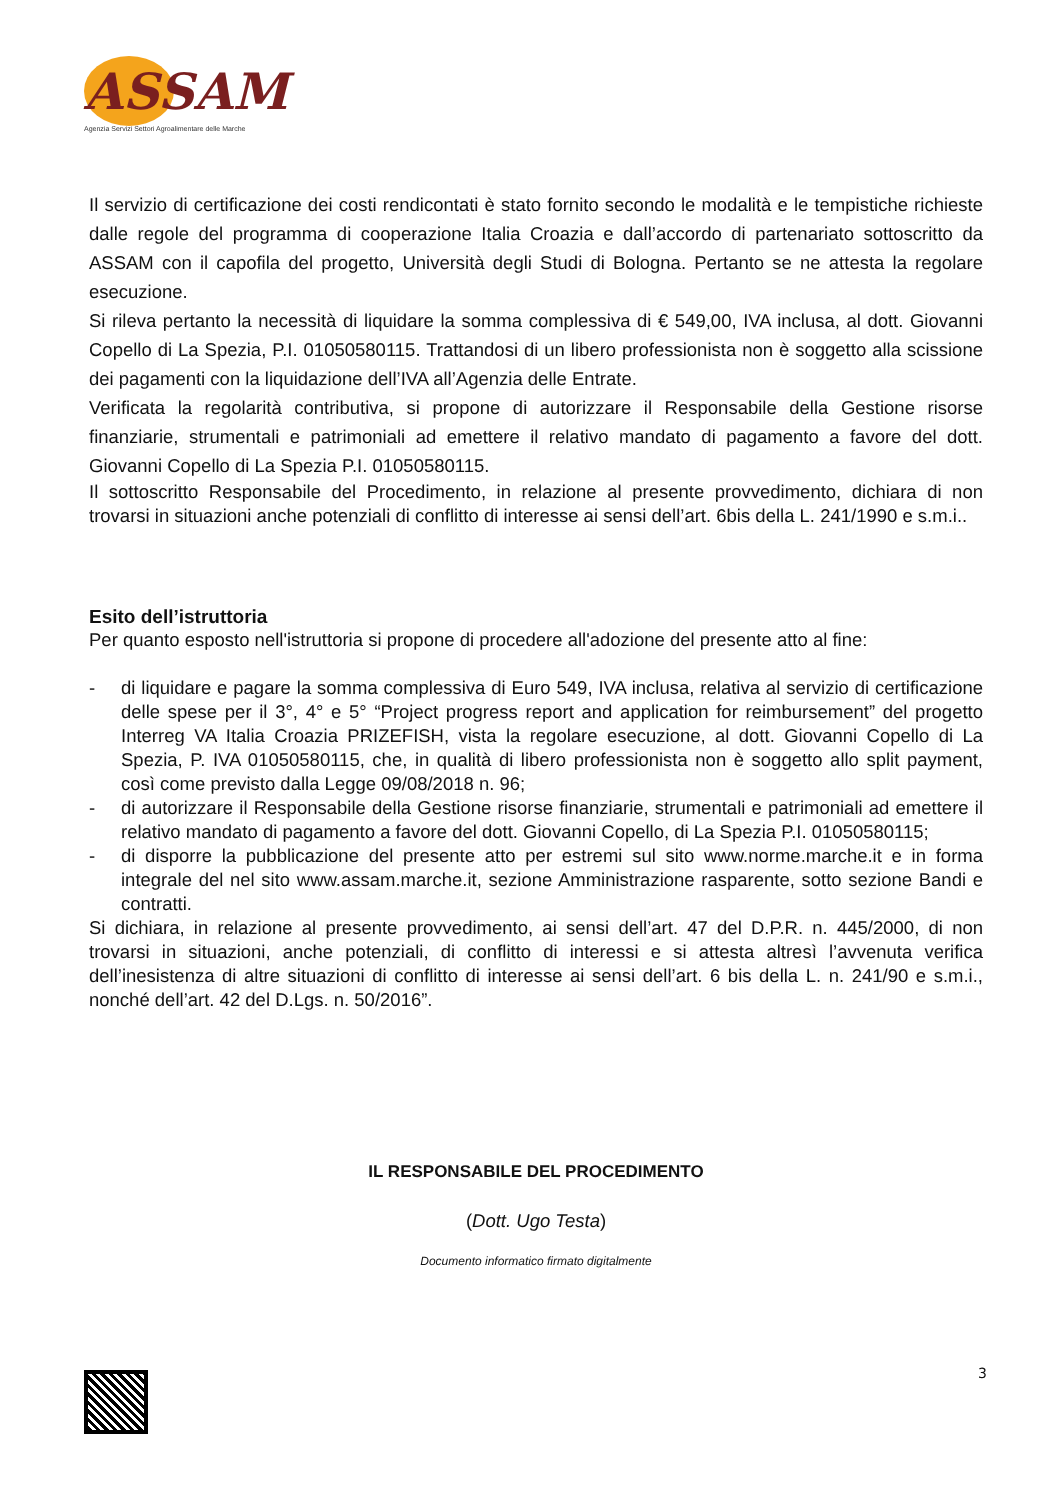ASSAM
Agenzia Servizi Settori Agroalimentare delle Marche
Il servizio di certificazione dei costi rendicontati è stato fornito secondo le modalità e le tempistiche richieste dalle regole del programma di cooperazione Italia Croazia e dall’accordo di partenariato sottoscritto da ASSAM con il capofila del progetto, Università degli Studi di Bologna. Pertanto se ne attesta la regolare esecuzione.
Si rileva pertanto la necessità di liquidare la somma complessiva di € 549,00, IVA inclusa, al dott. Giovanni Copello di La Spezia, P.I. 01050580115. Trattandosi di un libero professionista non è soggetto alla scissione dei pagamenti con la liquidazione dell’IVA all’Agenzia delle Entrate.
Verificata la regolarità contributiva, si propone di autorizzare il Responsabile della Gestione risorse finanziarie, strumentali e patrimoniali ad emettere il relativo mandato di pagamento a favore del dott. Giovanni Copello di La Spezia P.I. 01050580115.
Il sottoscritto Responsabile del Procedimento, in relazione al presente provvedimento, dichiara di non trovarsi in situazioni anche potenziali di conflitto di interesse ai sensi dell’art. 6bis della L. 241/1990 e s.m.i..
Esito dell’istruttoria
Per quanto esposto nell'istruttoria si propone di procedere all'adozione del presente atto al fine:
- di liquidare e pagare la somma complessiva di Euro 549, IVA inclusa, relativa al servizio di certificazione delle spese per il 3°, 4° e 5° “Project progress report and application for reimbursement” del progetto Interreg VA Italia Croazia PRIZEFISH, vista la regolare esecuzione, al dott. Giovanni Copello di La Spezia, P. IVA 01050580115, che, in qualità di libero professionista non è soggetto allo split payment, così come previsto dalla Legge 09/08/2018 n. 96;
- di autorizzare il Responsabile della Gestione risorse finanziarie, strumentali e patrimoniali ad emettere il relativo mandato di pagamento a favore del dott. Giovanni Copello, di La Spezia P.I. 01050580115;
- di disporre la pubblicazione del presente atto per estremi sul sito www.norme.marche.it e in forma integrale del nel sito www.assam.marche.it, sezione Amministrazione rasparente, sotto sezione Bandi e contratti.
Si dichiara, in relazione al presente provvedimento, ai sensi dell’art. 47 del D.P.R. n. 445/2000, di non trovarsi in situazioni, anche potenziali, di conflitto di interessi e si attesta altresì l’avvenuta verifica dell’inesistenza di altre situazioni di conflitto di interesse ai sensi dell’art. 6 bis della L. n. 241/90 e s.m.i., nonché dell’art. 42 del D.Lgs. n. 50/2016”.
IL RESPONSABILE DEL PROCEDIMENTO
(Dott. Ugo Testa)
Documento informatico firmato digitalmente
3